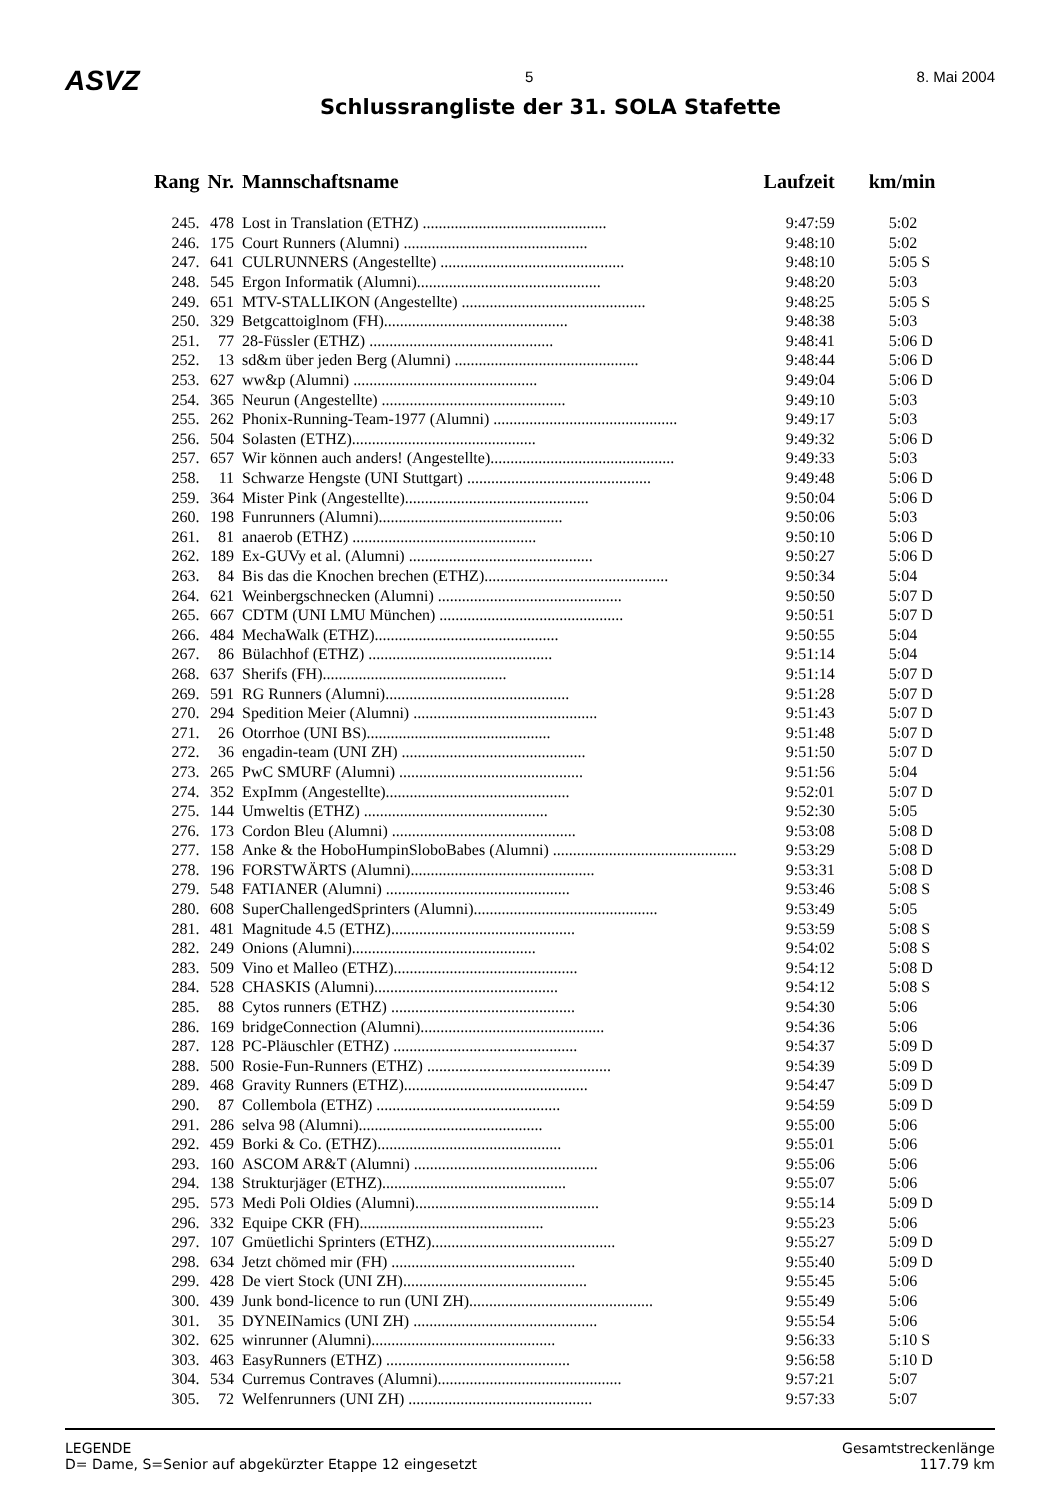ASVZ 5 8. Mai 2004
Schlussrangliste der 31. SOLA Stafette
| Rang | Nr. | Mannschaftsname | Laufzeit | km/min |
| --- | --- | --- | --- | --- |
| 245. | 478 | Lost in Translation (ETHZ) .............................................. | 9:47:59 | 5:02 |
| 246. | 175 | Court Runners (Alumni) .............................................. | 9:48:10 | 5:02 |
| 247. | 641 | CULRUNNERS (Angestellte) .............................................. | 9:48:10 | 5:05 S |
| 248. | 545 | Ergon Informatik (Alumni).............................................. | 9:48:20 | 5:03 |
| 249. | 651 | MTV-STALLIKON (Angestellte) .............................................. | 9:48:25 | 5:05 S |
| 250. | 329 | Betgcattoiglnom (FH).............................................. | 9:48:38 | 5:03 |
| 251. | 77 | 28-Füssler (ETHZ) .............................................. | 9:48:41 | 5:06 D |
| 252. | 13 | sd&m über jeden Berg (Alumni) .............................................. | 9:48:44 | 5:06 D |
| 253. | 627 | ww&p (Alumni) .............................................. | 9:49:04 | 5:06 D |
| 254. | 365 | Neurun (Angestellte) .............................................. | 9:49:10 | 5:03 |
| 255. | 262 | Phonix-Running-Team-1977 (Alumni) .............................................. | 9:49:17 | 5:03 |
| 256. | 504 | Solasten (ETHZ).............................................. | 9:49:32 | 5:06 D |
| 257. | 657 | Wir können auch anders! (Angestellte).............................................. | 9:49:33 | 5:03 |
| 258. | 11 | Schwarze Hengste (UNI Stuttgart) .............................................. | 9:49:48 | 5:06 D |
| 259. | 364 | Mister Pink (Angestellte).............................................. | 9:50:04 | 5:06 D |
| 260. | 198 | Funrunners (Alumni).............................................. | 9:50:06 | 5:03 |
| 261. | 81 | anaerob (ETHZ) .............................................. | 9:50:10 | 5:06 D |
| 262. | 189 | Ex-GUVy et al. (Alumni) .............................................. | 9:50:27 | 5:06 D |
| 263. | 84 | Bis das die Knochen brechen (ETHZ).............................................. | 9:50:34 | 5:04 |
| 264. | 621 | Weinbergschnecken (Alumni) .............................................. | 9:50:50 | 5:07 D |
| 265. | 667 | CDTM (UNI LMU München) .............................................. | 9:50:51 | 5:07 D |
| 266. | 484 | MechaWalk (ETHZ).............................................. | 9:50:55 | 5:04 |
| 267. | 86 | Bülachhof (ETHZ) .............................................. | 9:51:14 | 5:04 |
| 268. | 637 | Sherifs (FH).............................................. | 9:51:14 | 5:07 D |
| 269. | 591 | RG Runners (Alumni).............................................. | 9:51:28 | 5:07 D |
| 270. | 294 | Spedition Meier (Alumni) .............................................. | 9:51:43 | 5:07 D |
| 271. | 26 | Otorrhoe (UNI BS).............................................. | 9:51:48 | 5:07 D |
| 272. | 36 | engadin-team (UNI ZH) .............................................. | 9:51:50 | 5:07 D |
| 273. | 265 | PwC SMURF (Alumni) .............................................. | 9:51:56 | 5:04 |
| 274. | 352 | ExpImm (Angestellte).............................................. | 9:52:01 | 5:07 D |
| 275. | 144 | Umweltis (ETHZ) .............................................. | 9:52:30 | 5:05 |
| 276. | 173 | Cordon Bleu (Alumni) .............................................. | 9:53:08 | 5:08 D |
| 277. | 158 | Anke & the HoboHumpinSloboBabes (Alumni) .............................................. | 9:53:29 | 5:08 D |
| 278. | 196 | FORSTWÄRTS (Alumni).............................................. | 9:53:31 | 5:08 D |
| 279. | 548 | FATIANER (Alumni) .............................................. | 9:53:46 | 5:08 S |
| 280. | 608 | SuperChallengedSprinters (Alumni).............................................. | 9:53:49 | 5:05 |
| 281. | 481 | Magnitude 4.5 (ETHZ).............................................. | 9:53:59 | 5:08 S |
| 282. | 249 | Onions (Alumni).............................................. | 9:54:02 | 5:08 S |
| 283. | 509 | Vino et Malleo (ETHZ).............................................. | 9:54:12 | 5:08 D |
| 284. | 528 | CHASKIS (Alumni).............................................. | 9:54:12 | 5:08 S |
| 285. | 88 | Cytos runners (ETHZ) .............................................. | 9:54:30 | 5:06 |
| 286. | 169 | bridgeConnection (Alumni).............................................. | 9:54:36 | 5:06 |
| 287. | 128 | PC-Pläuschler (ETHZ) .............................................. | 9:54:37 | 5:09 D |
| 288. | 500 | Rosie-Fun-Runners (ETHZ) .............................................. | 9:54:39 | 5:09 D |
| 289. | 468 | Gravity Runners (ETHZ).............................................. | 9:54:47 | 5:09 D |
| 290. | 87 | Collembola (ETHZ) .............................................. | 9:54:59 | 5:09 D |
| 291. | 286 | selva 98 (Alumni).............................................. | 9:55:00 | 5:06 |
| 292. | 459 | Borki & Co. (ETHZ).............................................. | 9:55:01 | 5:06 |
| 293. | 160 | ASCOM AR&T (Alumni) .............................................. | 9:55:06 | 5:06 |
| 294. | 138 | Strukturjäger (ETHZ).............................................. | 9:55:07 | 5:06 |
| 295. | 573 | Medi Poli Oldies (Alumni).............................................. | 9:55:14 | 5:09 D |
| 296. | 332 | Equipe CKR (FH).............................................. | 9:55:23 | 5:06 |
| 297. | 107 | Gmüetlichi Sprinters (ETHZ).............................................. | 9:55:27 | 5:09 D |
| 298. | 634 | Jetzt chömed mir (FH) .............................................. | 9:55:40 | 5:09 D |
| 299. | 428 | De viert Stock (UNI ZH).............................................. | 9:55:45 | 5:06 |
| 300. | 439 | Junk bond-licence to run (UNI ZH).............................................. | 9:55:49 | 5:06 |
| 301. | 35 | DYNEINamics (UNI ZH) .............................................. | 9:55:54 | 5:06 |
| 302. | 625 | winrunner (Alumni).............................................. | 9:56:33 | 5:10 S |
| 303. | 463 | EasyRunners (ETHZ) .............................................. | 9:56:58 | 5:10 D |
| 304. | 534 | Curremus Contraves (Alumni).............................................. | 9:57:21 | 5:07 |
| 305. | 72 | Welfenrunners (UNI ZH) .............................................. | 9:57:33 | 5:07 |
LEGENDE
D= Dame, S=Senior auf abgekürzter Etappe 12 eingesetzt
Gesamtstreckenlänge
117.79 km